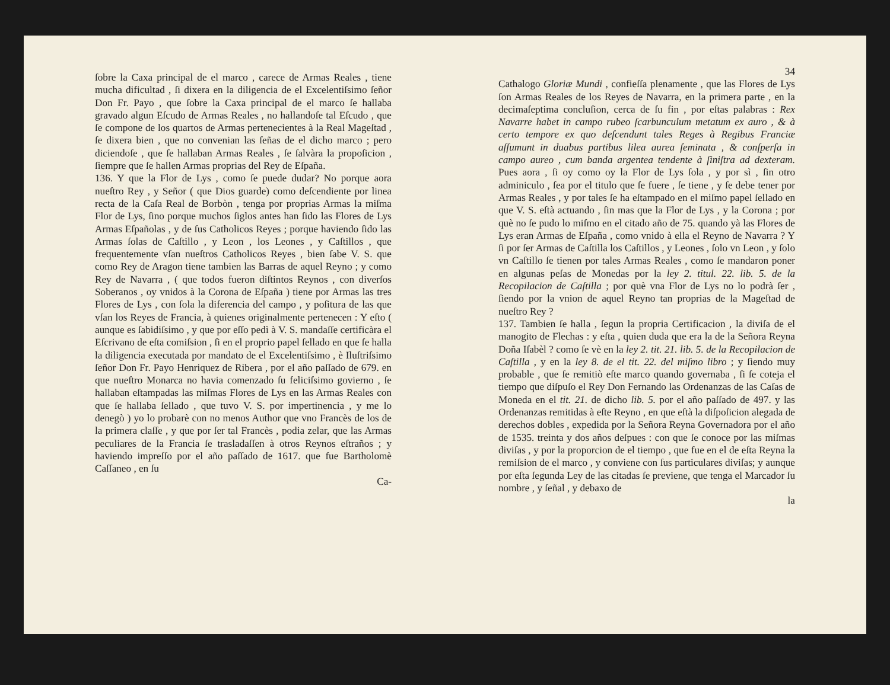ſobre la Caxa principal de el marco , carece de Armas Reales , tiene mucha dificultad , ſi dixera en la diligencia de el Excelentiſsimo ſeñor Don Fr. Payo , que ſobre la Caxa principal de el marco ſe hallaba gravado algun Eſcudo de Armas Reales , no hallandoſe tal Eſcudo , que ſe compone de los quartos de Armas pertenecientes à la Real Mageſtad , ſe dixera bien , que no convenian las ſeñas de el dicho marco ; pero diciendoſe , que ſe hallaban Armas Reales , ſe ſalvàra la propoſicion , ſiempre que ſe hallen Armas proprias del Rey de Eſpaña.
136. Y que la Flor de Lys , como ſe puede dudar? No porque aora nueſtro Rey , y Señor ( que Dios guarde) como deſcendiente por linea recta de la Caſa Real de Borbòn , tenga por proprias Armas la miſma Flor de Lys, ſino porque muchos ſiglos antes han ſido las Flores de Lys Armas Eſpañolas , y de ſus Catholicos Reyes ; porque haviendo ſido las Armas ſolas de Caſtillo , y Leon , los Leones , y Caſtillos , que frequentemente vſan nueſtros Catholicos Reyes , bien ſabe V. S. que como Rey de Aragon tiene tambien las Barras de aquel Reyno ; y como Rey de Navarra , ( que todos fueron diſtintos Reynos , con diverſos Soberanos , oy vnidos à la Corona de Eſpaña ) tiene por Armas las tres Flores de Lys , con ſola la diferencia del campo , y poſitura de las que vſan los Reyes de Francia, à quienes originalmente pertenecen : Y eſto ( aunque es ſabidiſsimo , y que por eſſo pedì à V. S. mandaſſe certificàra el Eſcrivano de eſta comiſsion , ſi en el proprio papel ſellado en que ſe halla la diligencia executada por mandato de el Excelentiſsimo , è Iluſtriſsimo ſeñor Don Fr. Payo Henriquez de Ribera , por el año paſſado de 679. en que nueſtro Monarca no havia comenzado ſu feliciſsimo govierno , ſe hallaban eſtampadas las miſmas Flores de Lys en las Armas Reales con que ſe hallaba ſellado , que tuvo V. S. por impertinencia , y me lo denegò ) yo lo probarè con no menos Author que vno Francès de los de la primera claſſe , y que por ſer tal Francès , podia zelar, que las Armas peculiares de la Francia ſe trasladaſſen à otros Reynos eſtraños ; y haviendo impreſſo por el año paſſado de 1617. que fue Bartholomè Caſſaneo , en ſu
Ca-
34
Cathalogo Gloriæ Mundi , confieſſa plenamente , que las Flores de Lys ſon Armas Reales de los Reyes de Navarra, en la primera parte , en la decimaſeptima concluſion, cerca de ſu fin , por eſtas palabras : Rex Navarre habet in campo rubeo ſcarbunculum metatum ex auro , & à certo tempore ex quo deſcendunt tales Reges à Regibus Franciæ aſſumunt in duabus partibus lilea aurea ſeminata , & conſperſa in campo aureo , cum banda argentea tendente à ſiniſtra ad dexteram. Pues aora , ſi oy como oy la Flor de Lys ſola , y por sì , ſin otro adminiculo , ſea por el titulo que ſe fuere , ſe tiene , y ſe debe tener por Armas Reales , y por tales ſe ha eſtampado en el miſmo papel ſellado en que V. S. eſtà actuando , ſin mas que la Flor de Lys , y la Corona ; por què no ſe pudo lo miſmo en el citado año de 75. quando yà las Flores de Lys eran Armas de Eſpaña , como vnido à ella el Reyno de Navarra ? Y ſi por ſer Armas de Caſtilla los Caſtillos , y Leones , ſolo vn Leon , y ſolo vn Caſtillo ſe tienen por tales Armas Reales , como ſe mandaron poner en algunas peſas de Monedas por la ley 2. titul. 22. lib. 5. de la Recopilacion de Caſtilla ; por què vna Flor de Lys no lo podrà ſer , ſiendo por la vnion de aquel Reyno tan proprias de la Mageſtad de nueſtro Rey ?
137. Tambien ſe halla , ſegun la propria Certificacion , la diviſa de el manogito de Flechas : y eſta , quien duda que era la de la Señora Reyna Doña Iſabèl ? como ſe vè en la ley 2. tit. 21. lib. 5. de la Recopilacion de Caſtilla , y en la ley 8. de el tit. 22. del miſmo libro ; y ſiendo muy probable , que ſe remitiò eſte marco quando governaba , ſi ſe coteja el tiempo que diſpuſo el Rey Don Fernando las Ordenanzas de las Caſas de Moneda en el tit. 21. de dicho lib. 5. por el año paſſado de 497. y las Ordenanzas remitidas à eſte Reyno , en que eſtà la diſpoſicion alegada de derechos dobles , expedida por la Señora Reyna Governadora por el año de 1535. treinta y dos años deſpues : con que ſe conoce por las miſmas diviſas , y por la proporcion de el tiempo , que fue en el de eſta Reyna la remiſsion de el marco , y conviene con ſus particulares diviſas; y aunque por eſta ſegunda Ley de las citadas ſe previene, que tenga el Marcador ſu nombre , y ſeñal , y debaxo de
la